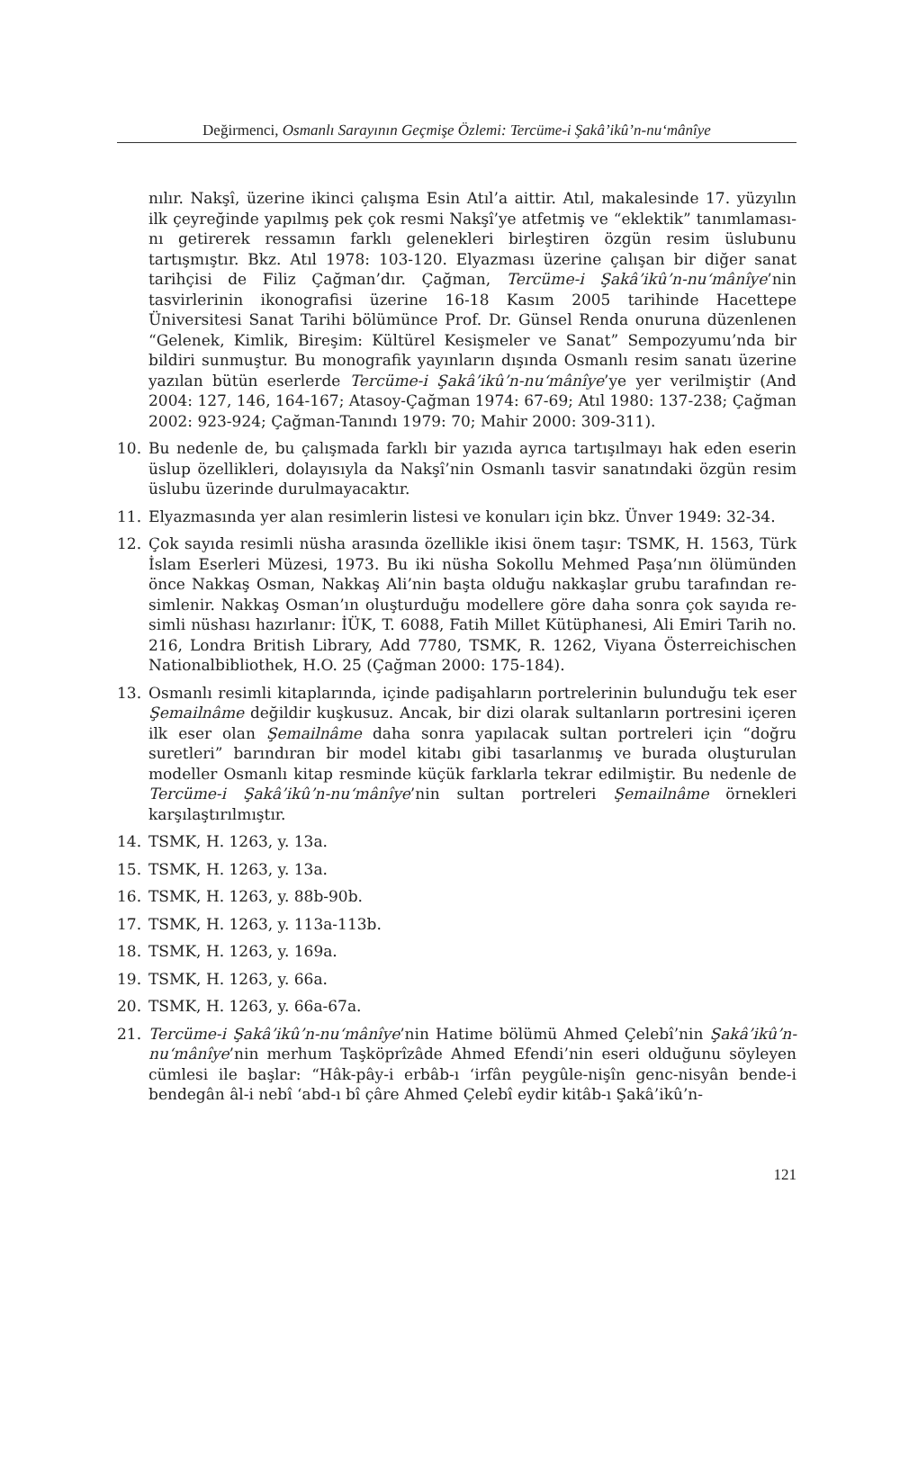Değirmenci, Osmanlı Sarayının Geçmişe Özlemi: Tercüme-i Şakâ’ikû’n-nu‘mânîye
nılır. Nakşî, üzerine ikinci çalışma Esin Atıl’a aittir. Atıl, makalesinde 17. yüzyılın ilk çeyreğinde yapılmış pek çok resmi Nakşî’ye atfetmiş ve “eklektik” tanımlaması­nı getirerek ressamın farklı gelenekleri birleştiren özgün resim üslubunu tartışmıştır. Bkz. Atıl 1978: 103-120. Elyazması üzerine çalışan bir diğer sanat tarihçisi de Filiz Çağman’dır. Çağman, Tercüme-i Şakâ’ikû’n-nu‘mânîye’nin tasvirlerinin ikonog­rafisi üzerine 16-18 Kasım 2005 tarihinde Hacettepe Üniversitesi Sanat Tarihi bö­lümünce Prof. Dr. Günsel Renda onuruna düzenlenen “Gelenek, Kimlik, Bireşim: Kültürel Kesişmeler ve Sanat” Sempozyumu’nda bir bildiri sunmuştur. Bu monog­rafik yayınların dışında Osmanlı resim sanatı üzerine yazılan bütün eserlerde Ter­cüme-i Şakâ’ikû’n-nu‘mânîye’ye yer verilmiştir (And 2004: 127, 146, 164-167; Atasoy-Çağman 1974: 67-69; Atıl 1980: 137-238; Çağman 2002: 923-924; Çağman-Tanındı 1979: 70; Mahir 2000: 309-311).
10. Bu nedenle de, bu çalışmada farklı bir yazıda ayrıca tartışılmayı hak eden eserin üslup özellikleri, dolayısıyla da Nakşî’nin Osmanlı tasvir sanatındaki özgün resim üslubu üzerinde durulmayacaktır.
11. Elyazmasında yer alan resimlerin listesi ve konuları için bkz. Ünver 1949: 32-34.
12. Çok sayıda resimli nüsha arasında özellikle ikisi önem taşır: TSMK, H. 1563, Türk İslam Eserleri Müzesi, 1973. Bu iki nüsha Sokollu Mehmed Paşa’nın ölümünden önce Nakkaş Osman, Nakkaş Ali’nin başta olduğu nakkaşlar grubu tarafından re­simlenir. Nakkaş Osman’ın oluşturduğu modellere göre daha sonra çok sayıda re­simli nüshası hazırlanır: İÜK, T. 6088, Fatih Millet Kütüphanesi, Ali Emiri Tarih no. 216, Londra British Library, Add 7780, TSMK, R. 1262, Viyana Österreichischen Nationalbibliothek, H.O. 25 (Çağman 2000: 175-184).
13. Osmanlı resimli kitaplarında, içinde padişahların portrelerinin bulunduğu tek eser Şemailnâme değildir kuşkusuz. Ancak, bir dizi olarak sultanların portresini içeren ilk eser olan Şemailnâme daha sonra yapılacak sultan portreleri için “doğru suretleri” barındıran bir model kitabı gibi tasarlanmış ve burada oluştu­rulan modeller Osmanlı kitap resminde küçük farklarla tekrar edilmiştir. Bu ne­denle de Tercüme-i Şakâ’ikû’n-nu‘mânîye’nin sultan portreleri Şemailnâme ör­nekleri karşılaştırılmıştır.
14. TSMK, H. 1263, y. 13a.
15. TSMK, H. 1263, y. 13a.
16. TSMK, H. 1263, y. 88b-90b.
17. TSMK, H. 1263, y. 113a-113b.
18. TSMK, H. 1263, y. 169a.
19. TSMK, H. 1263, y. 66a.
20. TSMK, H. 1263, y. 66a-67a.
21. Tercüme-i Şakâ’ikû’n-nu‘mânîye’nin Hatime bölümü Ahmed Çelebî’nin Şa­kâ’ikû’n-nu‘mânîye’nin merhum Taşköprîzâde Ahmed Efendi’nin eseri olduğunu söyleyen cümlesi ile başlar: “Hâk-pây-i erbâb-ı ‘irfân peygûle-nişîn genc-nisyân bende-i bendegân âl-i nebî ‘abd-ı bî çâre Ahmed Çelebî eydir kitâb-ı Şakâ’ikû’n-
121